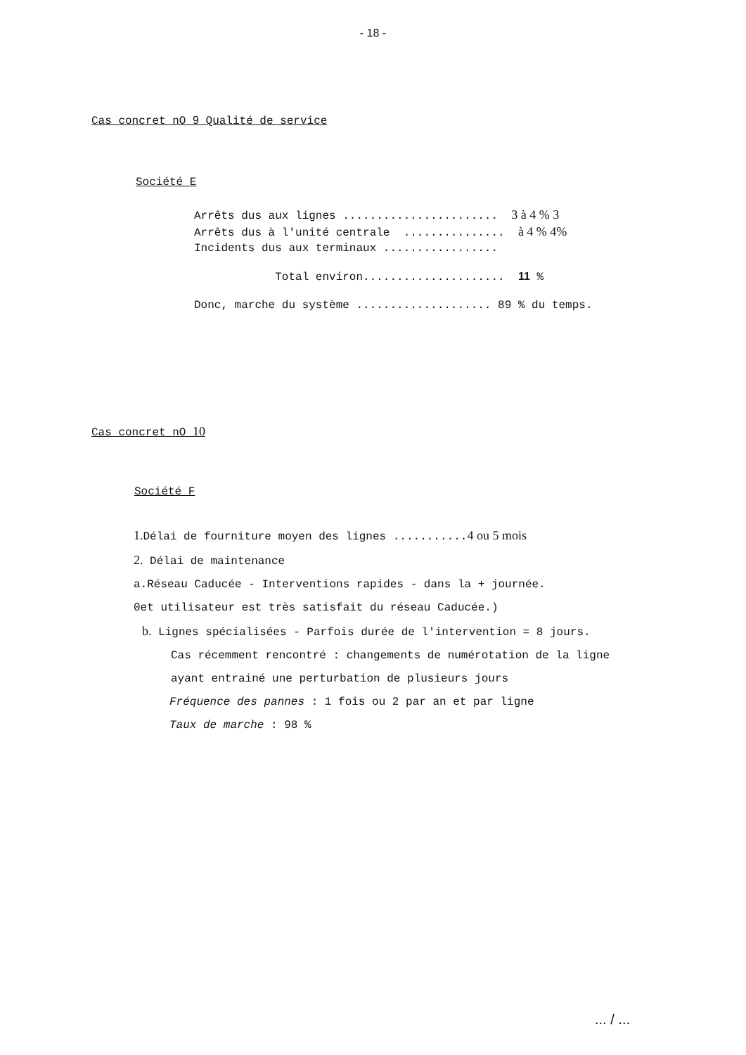- 18 -
Cas concret nO 9 Qualité de service
Société E
Arrêts dus aux lignes ....................... 3 à 4 % 3
Arrêts dus à l'unité centrale ............... à 4 % 4%
Incidents dus aux terminaux .................
Total environ..................... 11 %
Donc, marche du système .................... 89 % du temps.
Cas concret nO 10
Société F
1. Délai de fourniture moyen des lignes ...........4 ou 5 mois
2. Délai de maintenance
a.Réseau Caducée - Interventions rapides - dans la + journée.
0et utilisateur est très satisfait du réseau Caducée.)
b. Lignes spécialisées - Parfois durée de l'intervention = 8 jours.
Cas récemment rencontré : changements de numérotation de la ligne
ayant entrainé une perturbation de plusieurs jours
Fréquence des pannes : 1 fois ou 2 par an et par ligne
Taux de marche : 98 %
... / ...